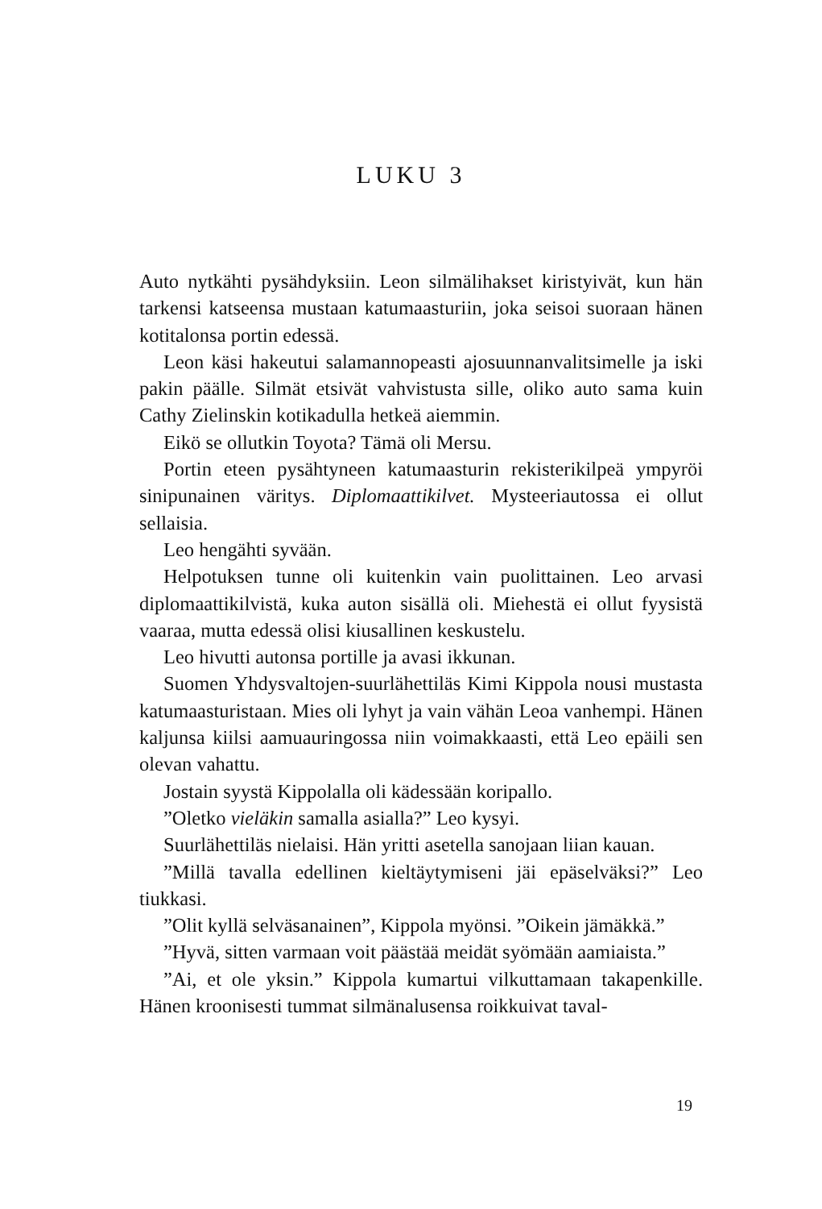LUKU 3
Auto nytkähti pysähdyksiin. Leon silmälihakset kiristyivät, kun hän tarkensi katseensa mustaan katumaasturiin, joka seisoi suoraan hänen kotitalonsa portin edessä.
Leon käsi hakeutui salamannopeasti ajosuunnanvalitsimelle ja iski pakin päälle. Silmät etsivät vahvistusta sille, oliko auto sama kuin Cathy Zielinskin kotikadulla hetkeä aiemmin.
Eikö se ollutkin Toyota? Tämä oli Mersu.
Portin eteen pysähtyneen katumaasturin rekisterikilpeä ympyröi sinipunainen väritys. Diplomaattikilvet. Mysteeriautossa ei ollut sellaisia.
Leo hengähti syvään.
Helpotuksen tunne oli kuitenkin vain puolittainen. Leo arvasi diplomaattikilvistä, kuka auton sisällä oli. Miehestä ei ollut fyysistä vaaraa, mutta edessä olisi kiusallinen keskustelu.
Leo hivutti autonsa portille ja avasi ikkunan.
Suomen Yhdysvaltojen-suurlähettiläs Kimi Kippola nousi mustasta katumaasturistaan. Mies oli lyhyt ja vain vähän Leoa vanhempi. Hänen kaljunsa kiilsi aamuauringossa niin voimakkaasti, että Leo epäili sen olevan vahattu.
Jostain syystä Kippolalla oli kädessään koripallo.
”Oletko vieläkin samalla asialla?” Leo kysyi.
Suurlähettiläs nielaisi. Hän yritti asetella sanojaan liian kauan.
”Millä tavalla edellinen kieltäytymiseni jäi epäselväksi?” Leo tiukkasi.
”Olit kyllä selväsanainen”, Kippola myönsi. ”Oikein jämäkkä.”
”Hyvä, sitten varmaan voit päästää meidät syömään aamiaista.”
”Ai, et ole yksin.” Kippola kumartui vilkuttamaan takapenkille. Hänen kroonisesti tummat silmänalusensa roikkuivat taval-
19